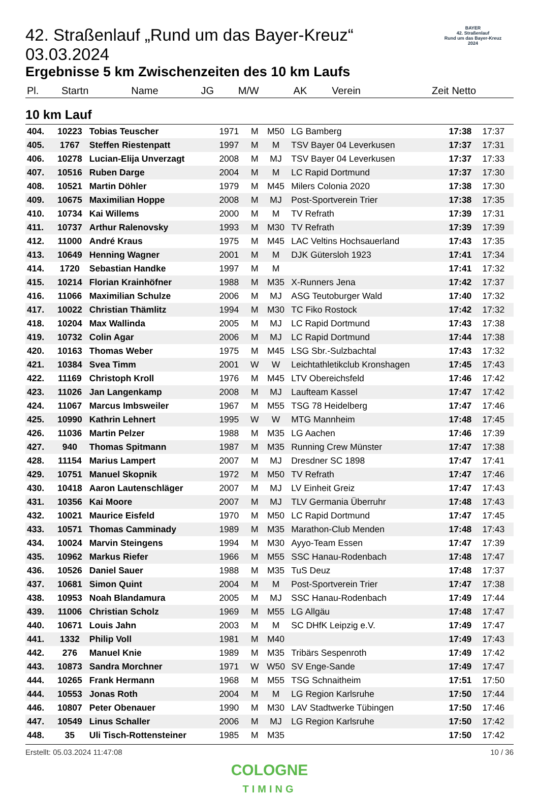BAYER
42. Straßenlauf
Rund um das Bayer-Kreuz
2024
42. Straßenlauf „Rund um das Bayer-Kreuz“ 03.03.2024
Ergebnisse 5 km Zwischenzeiten des 10 km Laufs
| Pl. | Startn | Name | JG | M/W | AK | Verein | Zeit | Netto |
| --- | --- | --- | --- | --- | --- | --- | --- | --- |
10 km Lauf
| 404. | 10223 | Tobias Teuscher | 1971 | M | M50 | LG Bamberg | 17:38 | 17:37 |
| 405. | 1767 | Steffen Riestenpatt | 1997 | M | M | TSV Bayer 04 Leverkusen | 17:37 | 17:31 |
| 406. | 10278 | Lucian-Elija Unverzagt | 2008 | M | MJ | TSV Bayer 04 Leverkusen | 17:37 | 17:33 |
| 407. | 10516 | Ruben Darge | 2004 | M | M | LC Rapid Dortmund | 17:37 | 17:30 |
| 408. | 10521 | Martin Döhler | 1979 | M | M45 | Milers Colonia 2020 | 17:38 | 17:30 |
| 409. | 10675 | Maximilian Hoppe | 2008 | M | MJ | Post-Sportverein Trier | 17:38 | 17:35 |
| 410. | 10734 | Kai Willems | 2000 | M | M | TV Refrath | 17:39 | 17:31 |
| 411. | 10737 | Arthur Ralenovsky | 1993 | M | M30 | TV Refrath | 17:39 | 17:39 |
| 412. | 11000 | André Kraus | 1975 | M | M45 | LAC Veltins Hochsauerland | 17:43 | 17:35 |
| 413. | 10649 | Henning Wagner | 2001 | M | M | DJK Gütersloh 1923 | 17:41 | 17:34 |
| 414. | 1720 | Sebastian Handke | 1997 | M | M | | 17:41 | 17:32 |
| 415. | 10214 | Florian Krainhöfner | 1988 | M | M35 | X-Runners Jena | 17:42 | 17:37 |
| 416. | 11066 | Maximilian Schulze | 2006 | M | MJ | ASG Teutoburger Wald | 17:40 | 17:32 |
| 417. | 10022 | Christian Thämlitz | 1994 | M | M30 | TC Fiko Rostock | 17:42 | 17:32 |
| 418. | 10204 | Max Wallinda | 2005 | M | MJ | LC Rapid Dortmund | 17:43 | 17:38 |
| 419. | 10732 | Colin Agar | 2006 | M | MJ | LC Rapid Dortmund | 17:44 | 17:38 |
| 420. | 10163 | Thomas Weber | 1975 | M | M45 | LSG Sbr.-Sulzbachtal | 17:43 | 17:32 |
| 421. | 10384 | Svea Timm | 2001 | W | W | Leichtathletikclub Kronshagen | 17:45 | 17:43 |
| 422. | 11169 | Christoph Kroll | 1976 | M | M45 | LTV Obereichsfeld | 17:46 | 17:42 |
| 423. | 11026 | Jan Langenkamp | 2008 | M | MJ | Laufteam Kassel | 17:47 | 17:42 |
| 424. | 11067 | Marcus Imbsweiler | 1967 | M | M55 | TSG 78 Heidelberg | 17:47 | 17:46 |
| 425. | 10990 | Kathrin Lehnert | 1995 | W | W | MTG Mannheim | 17:48 | 17:45 |
| 426. | 11036 | Martin Pelzer | 1988 | M | M35 | LG Aachen | 17:46 | 17:39 |
| 427. | 940 | Thomas Spitmann | 1987 | M | M35 | Running Crew Münster | 17:47 | 17:38 |
| 428. | 11154 | Marius Lampert | 2007 | M | MJ | Dresdner SC 1898 | 17:47 | 17:41 |
| 429. | 10751 | Manuel Skopnik | 1972 | M | M50 | TV Refrath | 17:47 | 17:46 |
| 430. | 10418 | Aaron Lautenschläger | 2007 | M | MJ | LV Einheit Greiz | 17:47 | 17:43 |
| 431. | 10356 | Kai Moore | 2007 | M | MJ | TLV Germania Überruhr | 17:48 | 17:43 |
| 432. | 10021 | Maurice Eisfeld | 1970 | M | M50 | LC Rapid Dortmund | 17:47 | 17:45 |
| 433. | 10571 | Thomas Camminady | 1989 | M | M35 | Marathon-Club Menden | 17:48 | 17:43 |
| 434. | 10024 | Marvin Steingens | 1994 | M | M30 | Ayyo-Team Essen | 17:47 | 17:39 |
| 435. | 10962 | Markus Riefer | 1966 | M | M55 | SSC Hanau-Rodenbach | 17:48 | 17:47 |
| 436. | 10526 | Daniel Sauer | 1988 | M | M35 | TuS Deuz | 17:48 | 17:37 |
| 437. | 10681 | Simon Quint | 2004 | M | M | Post-Sportverein Trier | 17:47 | 17:38 |
| 438. | 10953 | Noah Blandamura | 2005 | M | MJ | SSC Hanau-Rodenbach | 17:49 | 17:44 |
| 439. | 11006 | Christian Scholz | 1969 | M | M55 | LG Allgäu | 17:48 | 17:47 |
| 440. | 10671 | Louis Jahn | 2003 | M | M | SC DHfK Leipzig e.V. | 17:49 | 17:47 |
| 441. | 1332 | Philip Voll | 1981 | M | M40 | | 17:49 | 17:43 |
| 442. | 276 | Manuel Knie | 1989 | M | M35 | Tribärs Sespenroth | 17:49 | 17:42 |
| 443. | 10873 | Sandra Morchner | 1971 | W | W50 | SV Enge-Sande | 17:49 | 17:47 |
| 444. | 10265 | Frank Hermann | 1968 | M | M55 | TSG Schnaitheim | 17:51 | 17:50 |
| 444. | 10553 | Jonas Roth | 2004 | M | M | LG Region Karlsruhe | 17:50 | 17:44 |
| 446. | 10807 | Peter Obenauer | 1990 | M | M30 | LAV Stadtwerke Tübingen | 17:50 | 17:46 |
| 447. | 10549 | Linus Schaller | 2006 | M | MJ | LG Region Karlsruhe | 17:50 | 17:42 |
| 448. | 35 | Uli Tisch-Rottensteiner | 1985 | M | M35 | | 17:50 | 17:42 |
Erstellt: 05.03.2024 11:47:08 10 / 36
COLOGNE
TIMING